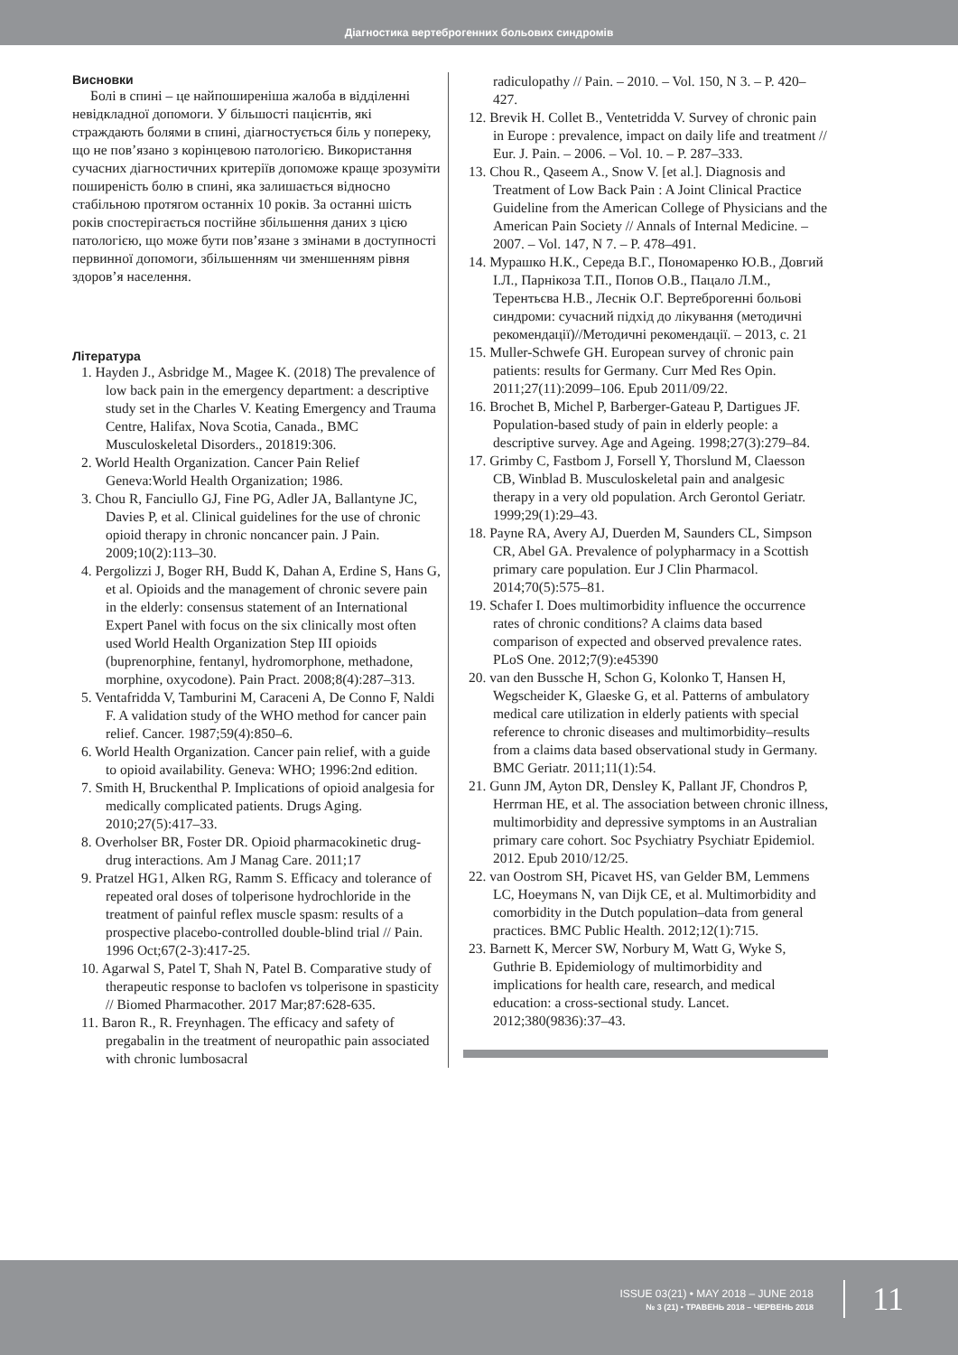Діагностика вертеброгенних больових синдромів
Висновки
Болі в спині – це найпоширеніша жалоба в відділенні невідкладної допомоги. У більшості пацієнтів, які страждають болями в спині, діагностується біль у попереку, що не пов’язано з корінцевою патологією. Використання сучасних діагностичних критеріїв допоможе краще зрозуміти поширеність болю в спині, яка залишається відносно стабільною протягом останніх 10 років. За останні шість років спостерігається постійне збільшення даних з цією патологією, що може бути пов’язане з змінами в доступності первинної допомоги, збільшенням чи зменшенням рівня здоров’я населення.
Література
1. Hayden J., Asbridge M., Magee K. (2018) The prevalence of low back pain in the emergency department: a descriptive study set in the Charles V. Keating Emergency and Trauma Centre, Halifax, Nova Scotia, Canada., BMC Musculoskeletal Disorders., 201819:306.
2. World Health Organization. Cancer Pain Relief Geneva:World Health Organization; 1986.
3. Chou R, Fanciullo GJ, Fine PG, Adler JA, Ballantyne JC, Davies P, et al. Clinical guidelines for the use of chronic opioid therapy in chronic noncancer pain. J Pain. 2009;10(2):113–30.
4. Pergolizzi J, Boger RH, Budd K, Dahan A, Erdine S, Hans G, et al. Opioids and the management of chronic severe pain in the elderly: consensus statement of an International Expert Panel with focus on the six clinically most often used World Health Organization Step III opioids (buprenorphine, fentanyl, hydromorphone, methadone, morphine, oxycodone). Pain Pract. 2008;8(4):287–313.
5. Ventafridda V, Tamburini M, Caraceni A, De Conno F, Naldi F. A validation study of the WHO method for cancer pain relief. Cancer. 1987;59(4):850–6.
6. World Health Organization. Cancer pain relief, with a guide to opioid availability. Geneva: WHO; 1996:2nd edition.
7. Smith H, Bruckenthal P. Implications of opioid analgesia for medically complicated patients. Drugs Aging. 2010;27(5):417–33.
8. Overholser BR, Foster DR. Opioid pharmacokinetic drug-drug interactions. Am J Manag Care. 2011;17
9. Pratzel HG1, Alken RG, Ramm S. Efficacy and tolerance of repeated oral doses of tolperisone hydrochloride in the treatment of painful reflex muscle spasm: results of a prospective placebo-controlled double-blind trial // Pain. 1996 Oct;67(2-3):417-25.
10. Agarwal S, Patel T, Shah N, Patel B. Comparative study of therapeutic response to baclofen vs tolperisone in spasticity // Biomed Pharmacother. 2017 Mar;87:628-635.
11. Baron R., R. Freynhagen. The efficacy and safety of pregabalin in the treatment of neuropathic pain associated with chronic lumbosacral
radiculopathy // Pain. – 2010. – Vol. 150, N 3. – P. 420–427.
12. Brevik H. Collet B., Ventetridda V. Survey of chronic pain in Europe : prevalence, impact on daily life and treatment // Eur. J. Pain. – 2006. – Vol. 10. – P. 287–333.
13. Chou R., Qaseem A., Snow V. [et al.]. Diagnosis and Treatment of Low Back Pain : A Joint Clinical Practice Guideline from the American College of Physicians and the American Pain Society // Annals of Internal Medicine. – 2007. – Vol. 147, N 7. – P. 478–491.
14. Мурашко Н.К., Середа В.Г., Пономаренко Ю.В., Довгий І.Л., Парнікоза Т.П., Попов О.В., Пацало Л.М., Терентьєва Н.В., Леснік О.Г. Вертеброгенні больові синдроми: сучасний підхід до лікування (методичні рекомендації)//Методичні рекомендації. – 2013, с. 21
15. Muller-Schwefe GH. European survey of chronic pain patients: results for Germany. Curr Med Res Opin. 2011;27(11):2099–106. Epub 2011/09/22.
16. Brochet B, Michel P, Barberger-Gateau P, Dartigues JF. Population-based study of pain in elderly people: a descriptive survey. Age and Ageing. 1998;27(3):279–84.
17. Grimby C, Fastbom J, Forsell Y, Thorslund M, Claesson CB, Winblad B. Musculoskeletal pain and analgesic therapy in a very old population. Arch Gerontol Geriatr. 1999;29(1):29–43.
18. Payne RA, Avery AJ, Duerden M, Saunders CL, Simpson CR, Abel GA. Prevalence of polypharmacy in a Scottish primary care population. Eur J Clin Pharmacol. 2014;70(5):575–81.
19. Schafer I. Does multimorbidity influence the occurrence rates of chronic conditions? A claims data based comparison of expected and observed prevalence rates. PLoS One. 2012;7(9):e45390
20. van den Bussche H, Schon G, Kolonko T, Hansen H, Wegscheider K, Glaeske G, et al. Patterns of ambulatory medical care utilization in elderly patients with special reference to chronic diseases and multimorbidity–results from a claims data based observational study in Germany. BMC Geriatr. 2011;11(1):54.
21. Gunn JM, Ayton DR, Densley K, Pallant JF, Chondros P, Herrman HE, et al. The association between chronic illness, multimorbidity and depressive symptoms in an Australian primary care cohort. Soc Psychiatry Psychiatr Epidemiol. 2012. Epub 2010/12/25.
22. van Oostrom SH, Picavet HS, van Gelder BM, Lemmens LC, Hoeymans N, van Dijk CE, et al. Multimorbidity and comorbidity in the Dutch population–data from general practices. BMC Public Health. 2012;12(1):715.
23. Barnett K, Mercer SW, Norbury M, Watt G, Wyke S, Guthrie B. Epidemiology of multimorbidity and implications for health care, research, and medical education: a cross-sectional study. Lancet. 2012;380(9836):37–43.
ISSUE 03(21) • MAY 2018 – JUNE 2018
№ 3 (21) • ТРАВЕНЬ 2018 – ЧЕРВЕНЬ 2018
11